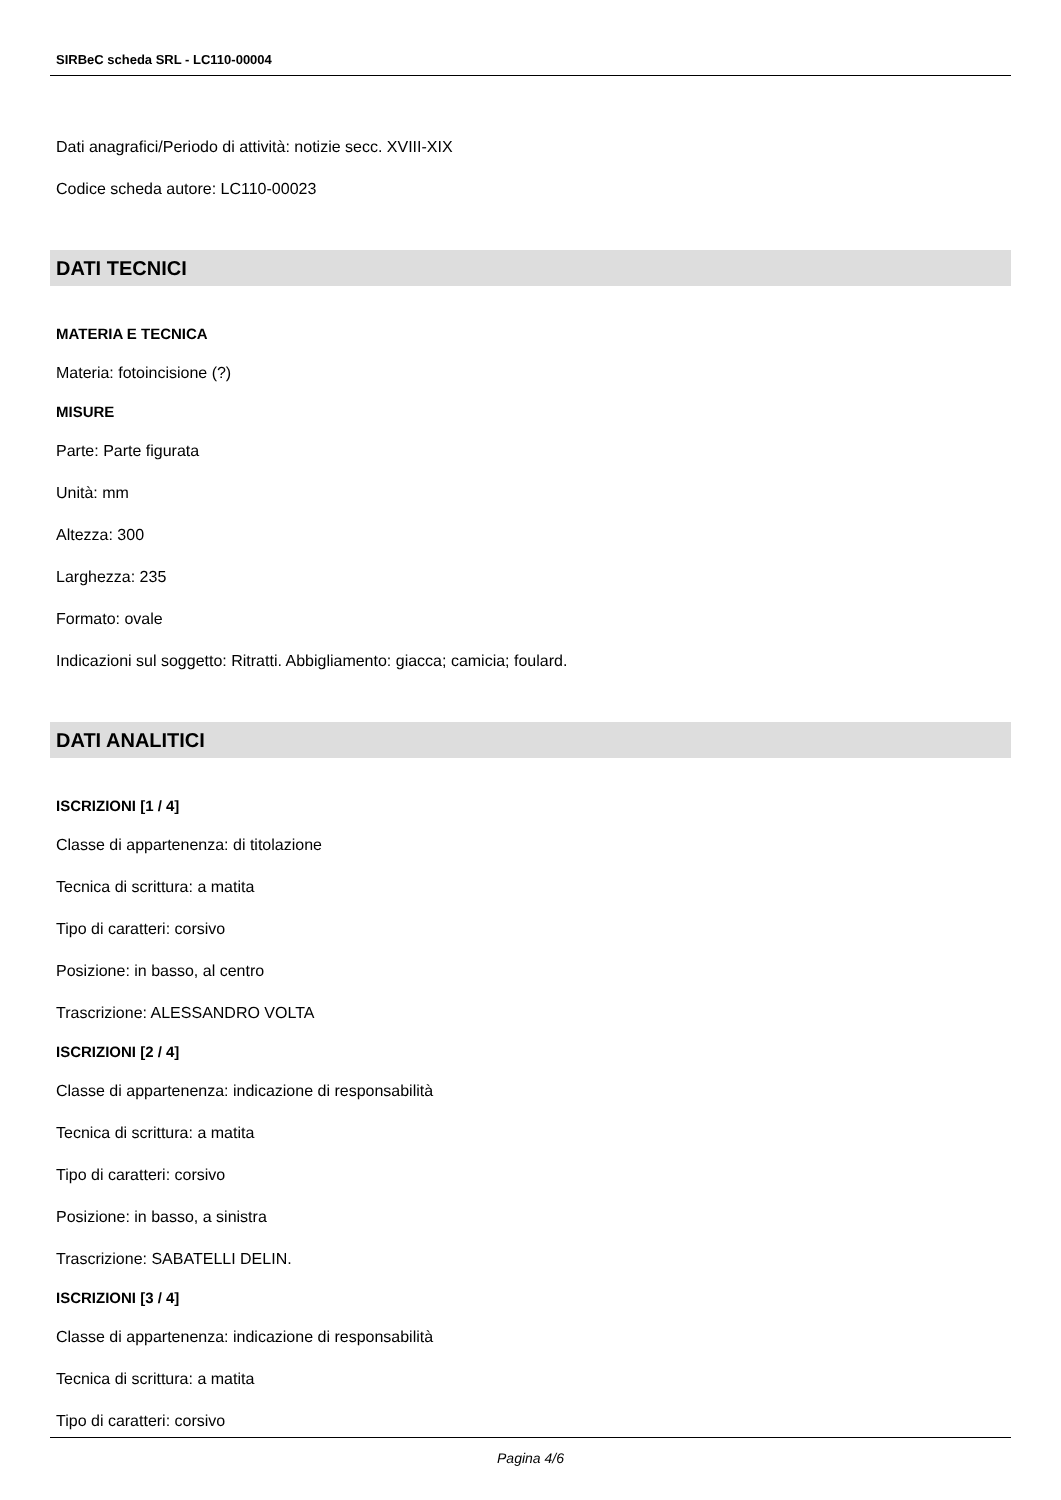SIRBeC scheda SRL - LC110-00004
Dati anagrafici/Periodo di attività: notizie secc. XVIII-XIX
Codice scheda autore: LC110-00023
DATI TECNICI
MATERIA E TECNICA
Materia: fotoincisione (?)
MISURE
Parte: Parte figurata
Unità: mm
Altezza: 300
Larghezza: 235
Formato: ovale
Indicazioni sul soggetto: Ritratti. Abbigliamento: giacca; camicia; foulard.
DATI ANALITICI
ISCRIZIONI [1 / 4]
Classe di appartenenza: di titolazione
Tecnica di scrittura: a matita
Tipo di caratteri: corsivo
Posizione: in basso, al centro
Trascrizione: ALESSANDRO VOLTA
ISCRIZIONI [2 / 4]
Classe di appartenenza: indicazione di responsabilità
Tecnica di scrittura: a matita
Tipo di caratteri: corsivo
Posizione: in basso, a sinistra
Trascrizione: SABATELLI DELIN.
ISCRIZIONI [3 / 4]
Classe di appartenenza: indicazione di responsabilità
Tecnica di scrittura: a matita
Tipo di caratteri: corsivo
Pagina 4/6